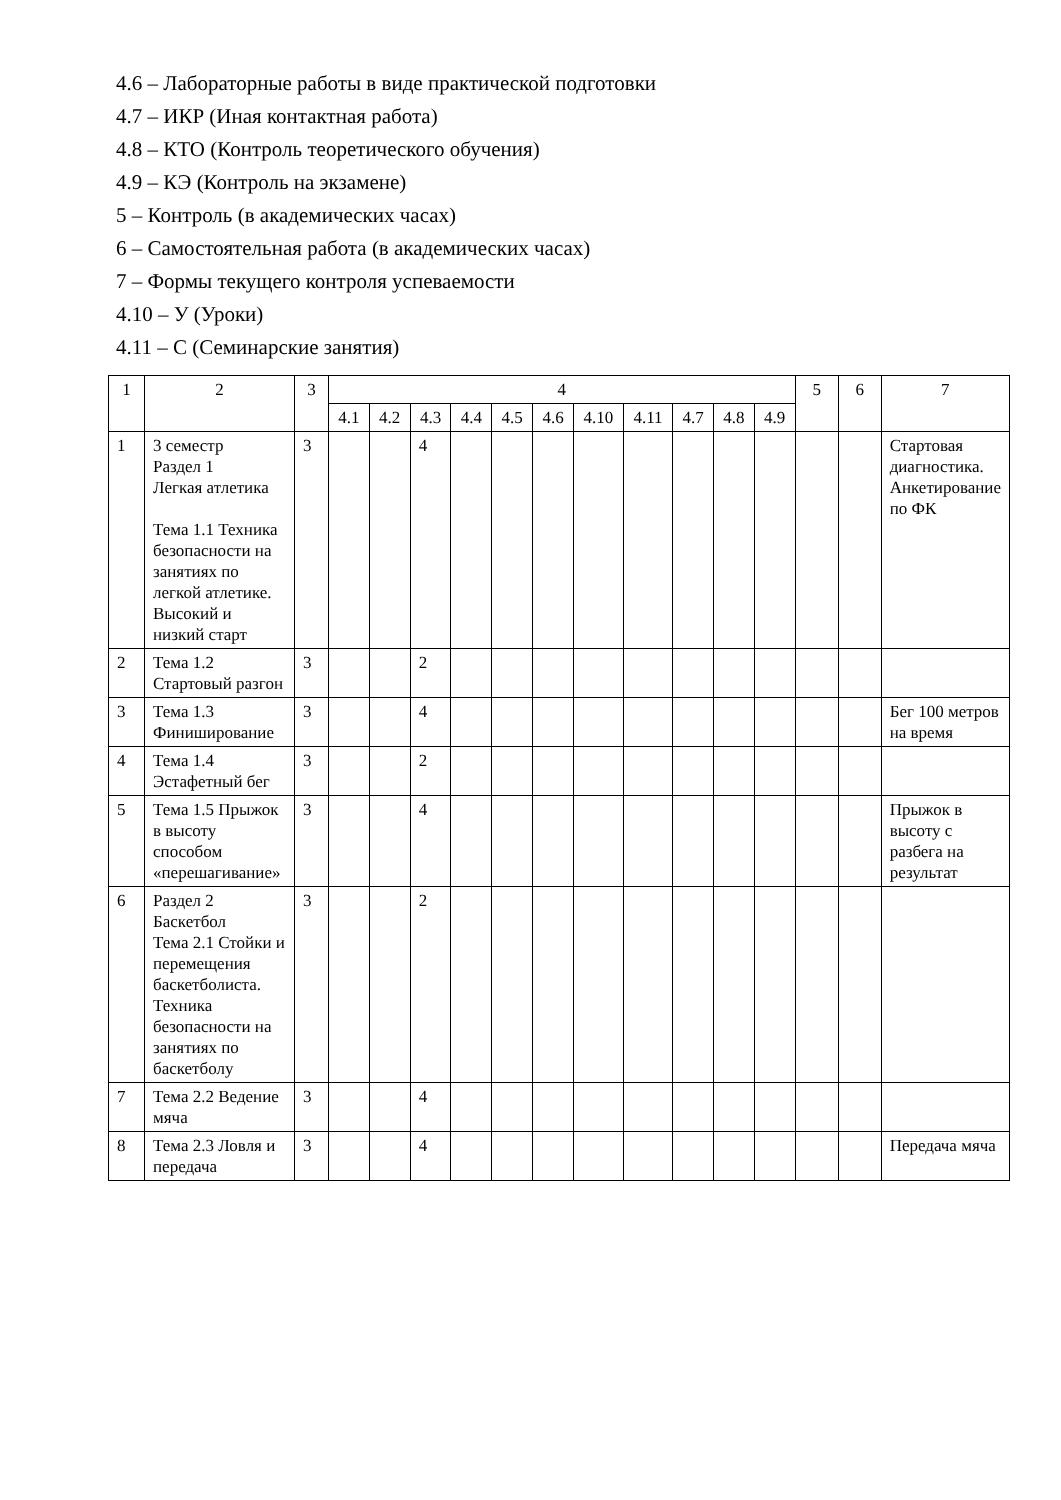4.6 – Лабораторные работы в виде практической подготовки
4.7 – ИКР (Иная контактная работа)
4.8 – КТО (Контроль теоретического обучения)
4.9 – КЭ (Контроль на экзамене)
5 – Контроль (в академических часах)
6 – Самостоятельная работа (в академических часах)
7 – Формы текущего контроля успеваемости
4.10 – У (Уроки)
4.11 – С (Семинарские занятия)
| 1 | 2 | 3 | 4 | | | | | | | | | | | 5 | 6 | 7 |
| --- | --- | --- | --- | --- | --- | --- | --- | --- | --- | --- | --- | --- | --- | --- | --- | --- |
| | | | 4.1 | 4.2 | 4.3 | 4.4 | 4.5 | 4.6 | 4.10 | 4.11 | 4.7 | 4.8 | 4.9 | | | |
| 1 | 3 семестр Раздел 1 Легкая атлетика Тема 1.1 Техника безопасности на занятиях по легкой атлетике. Высокий и низкий старт | 3 | | | 4 | | | | | | | | | | | Стартовая диагностика. Анкетирование по ФК |
| 2 | Тема 1.2 Стартовый разгон | 3 | | | 2 | | | | | | | | | | | |
| 3 | Тема 1.3 Финиширование | 3 | | | 4 | | | | | | | | | | | Бег 100 метров на время |
| 4 | Тема 1.4 Эстафетный бег | 3 | | | 2 | | | | | | | | | | | |
| 5 | Тема 1.5 Прыжок в высоту способом «перешагивание» | 3 | | | 4 | | | | | | | | | | | Прыжок в высоту с разбега на результат |
| 6 | Раздел 2 Баскетбол Тема 2.1 Стойки и перемещения баскетболиста. Техника безопасности на занятиях по баскетболу | 3 | | | 2 | | | | | | | | | | | |
| 7 | Тема 2.2 Ведение мяча | 3 | | | 4 | | | | | | | | | | | |
| 8 | Тема 2.3 Ловля и передача | 3 | | | 4 | | | | | | | | | | | Передача мяча |